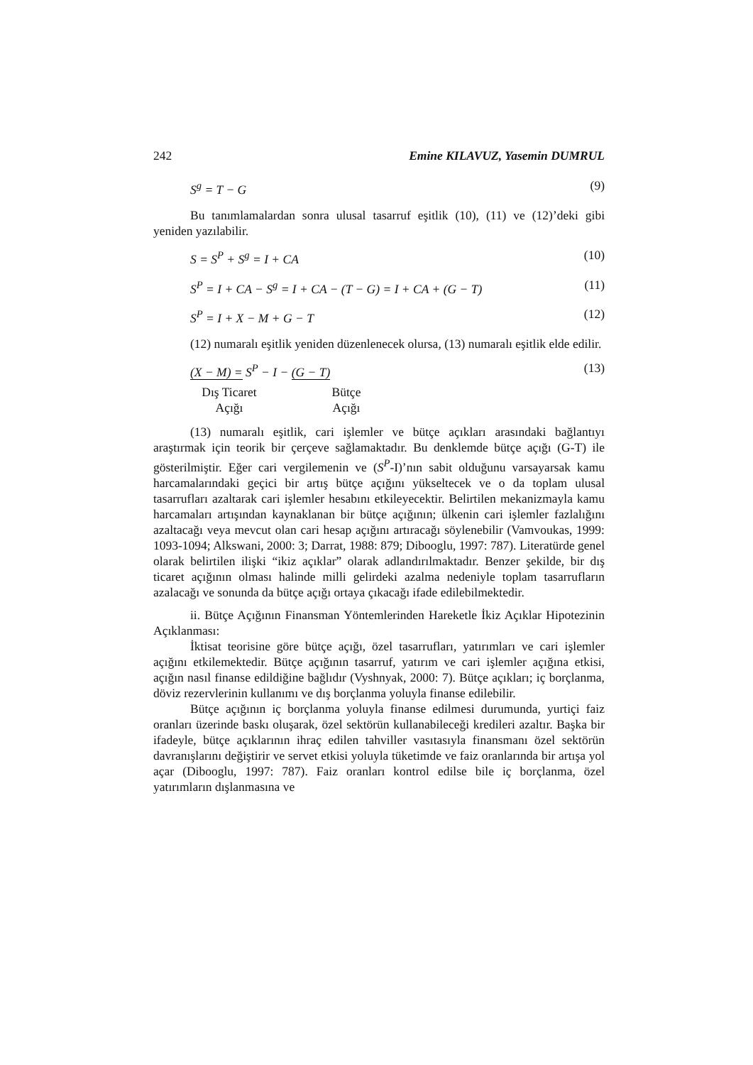242 Emine KILAVUZ, Yasemin DUMRUL
S<sup>g</sup> = T − G (9)
Bu tanımlamalardan sonra ulusal tasarruf eşitlik (10), (11) ve (12)’deki gibi yeniden yazılabilir.
S = S<sup>P</sup> + S<sup>g</sup> = I + CA (10)
S<sup>P</sup> = I + CA − S<sup>g</sup> = I + CA − (T − G) = I + CA + (G − T) (11)
S<sup>P</sup> = I + X − M + G − T (12)
(12) numaralı eşitlik yeniden düzenlenecek olursa, (13) numaralı eşitlik elde edilir.
(X − M) = S<sup>P</sup> − I − (G − T) (13)
Dış Ticaret
Açığı
Bütçe
Açığı
(13) numaralı eşitlik, cari işlemler ve bütçe açıkları arasındaki bağlantıyı araştırmak için teorik bir çerçeve sağlamaktadır. Bu denklemde bütçe açığı (G-T) ile gösterilmiştir. Eğer cari vergilemenin ve (S<sup>P</sup>-I)’nın sabit olduğunu varsayarsak kamu harcamalarındaki geçici bir artış bütçe açığını yükseltecek ve o da toplam ulusal tasarrufları azaltarak cari işlemler hesabını etkileyecektir. Belirtilen mekanizmayla kamu harcamaları artışından kaynaklanan bir bütçe açığının; ülkenin cari işlemler fazlalığını azaltacağı veya mevcut olan cari hesap açığını artıracağı söylenebilir (Vamvoukas, 1999: 1093-1094; Alkswani, 2000: 3; Darrat, 1988: 879; Dibooglu, 1997: 787). Literatürde genel olarak belirtilen ilişki “ikiz açıklar” olarak adlandırılmaktadır. Benzer şekilde, bir dış ticaret açığının olması halinde milli gelirdeki azalma nedeniyle toplam tasarrufların azalacağı ve sonunda da bütçe açığı ortaya çıkacağı ifade edilebilmektedir.
ii. Bütçe Açığının Finansman Yöntemlerinden Hareketle İkiz Açıklar Hipotezinin Açıklanması:
İktisat teorisine göre bütçe açığı, özel tasarrufları, yatırımları ve cari işlemler açığını etkilemektedir. Bütçe açığının tasarruf, yatırım ve cari işlemler açığına etkisi, açığın nasıl finanse edildiğine bağlıdır (Vyshnyak, 2000: 7). Bütçe açıkları; iç borçlanma, döviz rezervlerinin kullanımı ve dış borçlanma yoluyla finanse edilebilir.
Bütçe açığının iç borçlanma yoluyla finanse edilmesi durumunda, yurtiçi faiz oranları üzerinde baskı oluşarak, özel sektörün kullanabileceği kredileri azaltır. Başka bir ifadeyle, bütçe açıklarının ihraç edilen tahviller vasıtasıyla finansmanı özel sektörün davranışlarını değiştirir ve servet etkisi yoluyla tüketimde ve faiz oranlarında bir artışa yol açar (Dibooglu, 1997: 787). Faiz oranları kontrol edilse bile iç borçlanma, özel yatırımların dışlanmasına ve